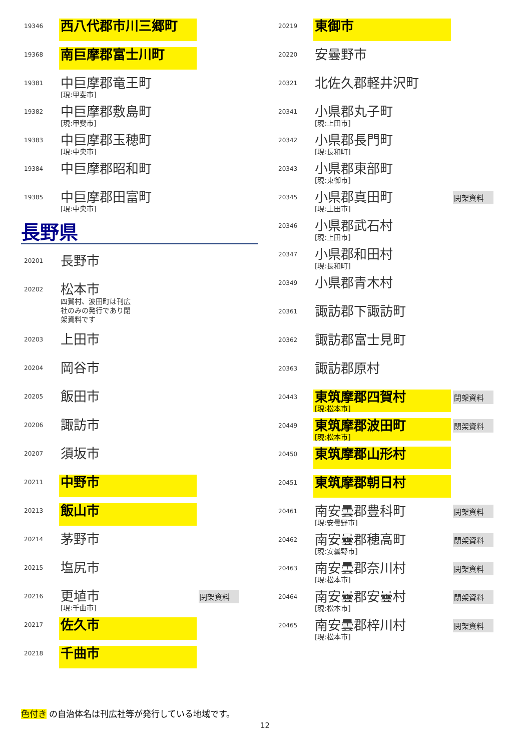19346
西八代郡市川三郷町
19368
南巨摩郡富士川町
19381
中巨摩郡竜王町
[現:甲斐市]
19382
中巨摩郡敷島町
[現:甲斐市]
19383
中巨摩郡玉穂町
[現:中央市]
19384
中巨摩郡昭和町
19385
中巨摩郡田富町
[現:中央市]
長野県
20201
長野市
20202
松本市
四賀村、波田町は刊広
社のみの発行であり閉
架資料です
20203
上田市
20204
岡谷市
20205
飯田市
20206
諏訪市
20207
須坂市
20211
中野市
20213
飯山市
20214
茅野市
20215
塩尻市
20216
更埴市
[現:千曲市]
閉架資料
20217
佐久市
20218
千曲市
20219
東御市
20220
安曇野市
20321
北佐久郡軽井沢町
20341
小県郡丸子町
[現:上田市]
20342
小県郡長門町
[現:長和町]
20343
小県郡東部町
[現:東御市]
20345
小県郡真田町
[現:上田市]
閉架資料
20346
小県郡武石村
[現:上田市]
20347
小県郡和田村
[現:長和町]
20349
小県郡青木村
20361
諏訪郡下諏訪町
20362
諏訪郡富士見町
20363
諏訪郡原村
20443
東筑摩郡四賀村
[現:松本市]
閉架資料
20449
東筑摩郡波田町
[現:松本市]
閉架資料
20450
東筑摩郡山形村
20451
東筑摩郡朝日村
20461
南安曇郡豊科町
[現:安曇野市]
閉架資料
20462
南安曇郡穂高町
[現:安曇野市]
閉架資料
20463
南安曇郡奈川村
[現:松本市]
閉架資料
20464
南安曇郡安曇村
[現:松本市]
閉架資料
20465
南安曇郡梓川村
[現:松本市]
閉架資料
色付き の自治体名は刊広社等が発行している地域です。
12